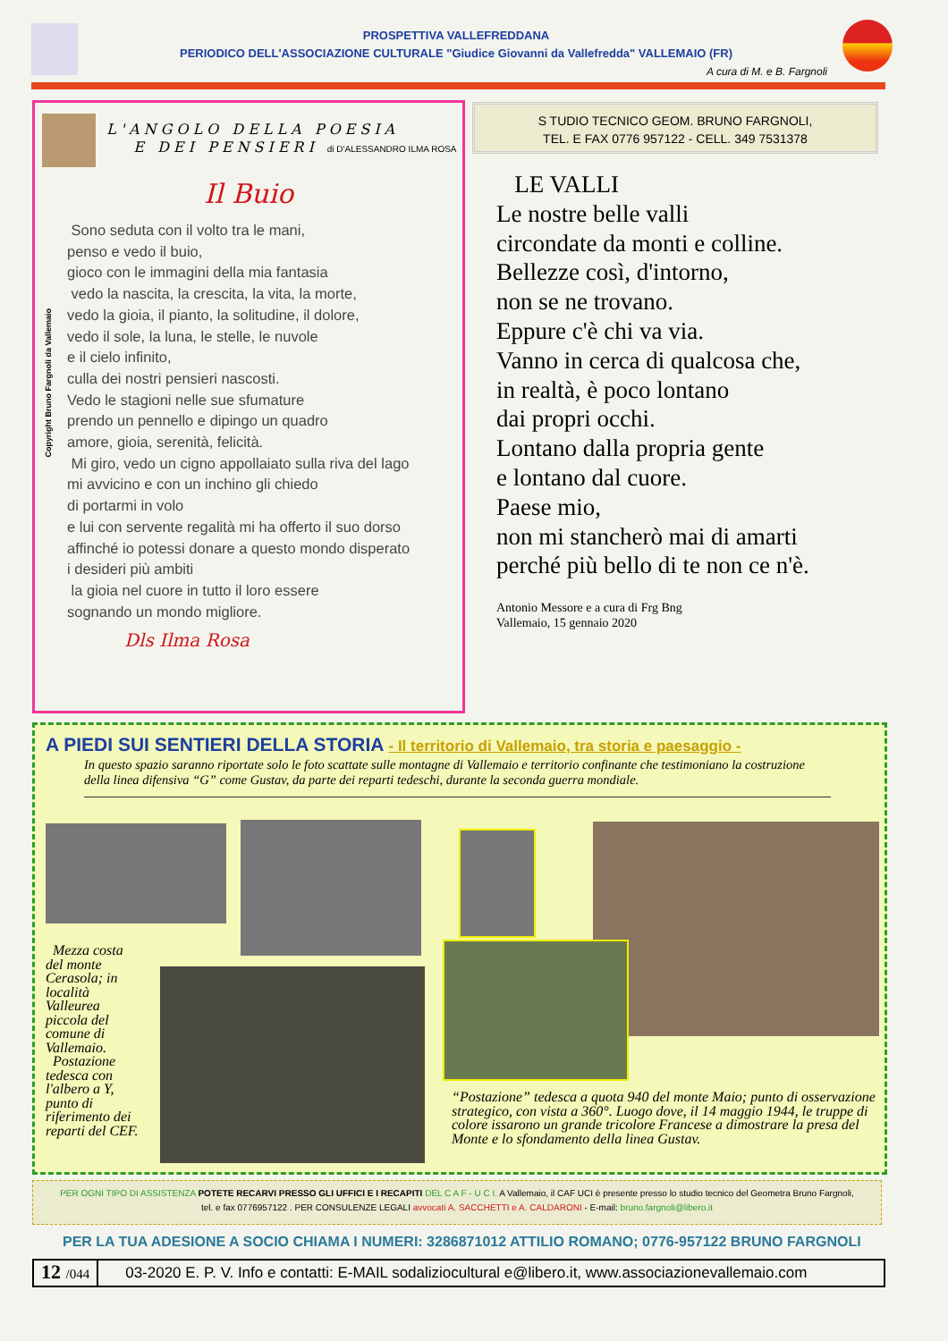PROSPETTIVA VALLEFREDDANA
PERIODICO DELL'ASSOCIAZIONE CULTURALE "Giudice Giovanni da Vallefredda" VALLEMAIO (FR)
A cura di M. e B. Fargnoli
Copyright Bruno Fargnoli da Vallemaio
L'ANGOLO DELLA POESIA
E DEI PENSIERI di D'ALESSANDRO ILMA ROSA
Il Buio
Sono seduta con il volto tra le mani,
penso e vedo il buio,
gioco con le immagini della mia fantasia
vedo la nascita, la crescita, la vita, la morte,
vedo la gioia, il pianto, la solitudine, il dolore,
vedo il sole, la luna, le stelle, le nuvole
e il cielo infinito,
culla dei nostri pensieri nascosti.
Vedo le stagioni nelle sue sfumature
prendo un pennello e dipingo un quadro
amore, gioia, serenità, felicità.
Mi giro, vedo un cigno appollaiato sulla riva del lago
mi avvicino e con un inchino gli chiedo
di portarmi in volo
e lui con servente regalità mi ha offerto il suo dorso
affinché io potessi donare a questo mondo disperato
i desideri più ambiti
la gioia nel cuore in tutto il loro essere
sognando un mondo migliore.
Dls Ilma Rosa
S TUDIO TECNICO GEOM. BRUNO FARGNOLI,
TEL. E FAX 0776 957122 - CELL. 349 7531378
LE VALLI
Le nostre belle valli
circondate da monti e colline.
Bellezze così, d'intorno,
non se ne trovano.
Eppure c'è chi va via.
Vanno in cerca di qualcosa che,
in realtà, è poco lontano
dai propri occhi.
Lontano dalla propria gente
e lontano dal cuore.
Paese mio,
non mi stancherò mai di amarti
perché più bello di te non ce n'è.
Antonio Messore e a cura di Frg Bng
Vallemaio, 15 gennaio 2020
A PIEDI SUI SENTIERI DELLA STORIA - Il territorio di Vallemaio, tra storia e paesaggio -
In questo spazio saranno riportate solo le foto scattate sulle montagne di Vallemaio e territorio confinante che testimoniano la costruzione della linea difensiva “G” come Gustav, da parte dei reparti tedeschi, durante la seconda guerra mondiale.
Mezza costa del monte Cerasola; in località Valleurea piccola del comune di Vallemaio.
Postazione tedesca con l'albero a Y, punto di riferimento dei reparti del CEF.
“Postazione” tedesca a quota 940 del monte Maio; punto di osservazione strategico, con vista a 360°. Luogo dove, il 14 maggio 1944, le truppe di colore issarono un grande tricolore Francese a dimostrare la presa del Monte e lo sfondamento della linea Gustav.
PER OGNI TIPO DI ASSISTENZA POTETE RECARVI PRESSO GLI UFFICI E I RECAPITI DEL C A F - U C I. A Vallemaio, il CAF UCI è presente presso lo studio tecnico del Geometra Bruno Fargnoli,
tel. e fax 0776957122 . PER CONSULENZE LEGALI avvocati A. SACCHETTI e A. CALDARONI - E-mail: bruno.fargnoli@libero.it
PER LA TUA ADESIONE A SOCIO CHIAMA I NUMERI: 3286871012 ATTILIO ROMANO; 0776-957122 BRUNO FARGNOLI
12 /044 03-2020 E. P. V. Info e contatti: E-MAIL sodaliziocultural e@libero.it, www.associazionevallemaio.com